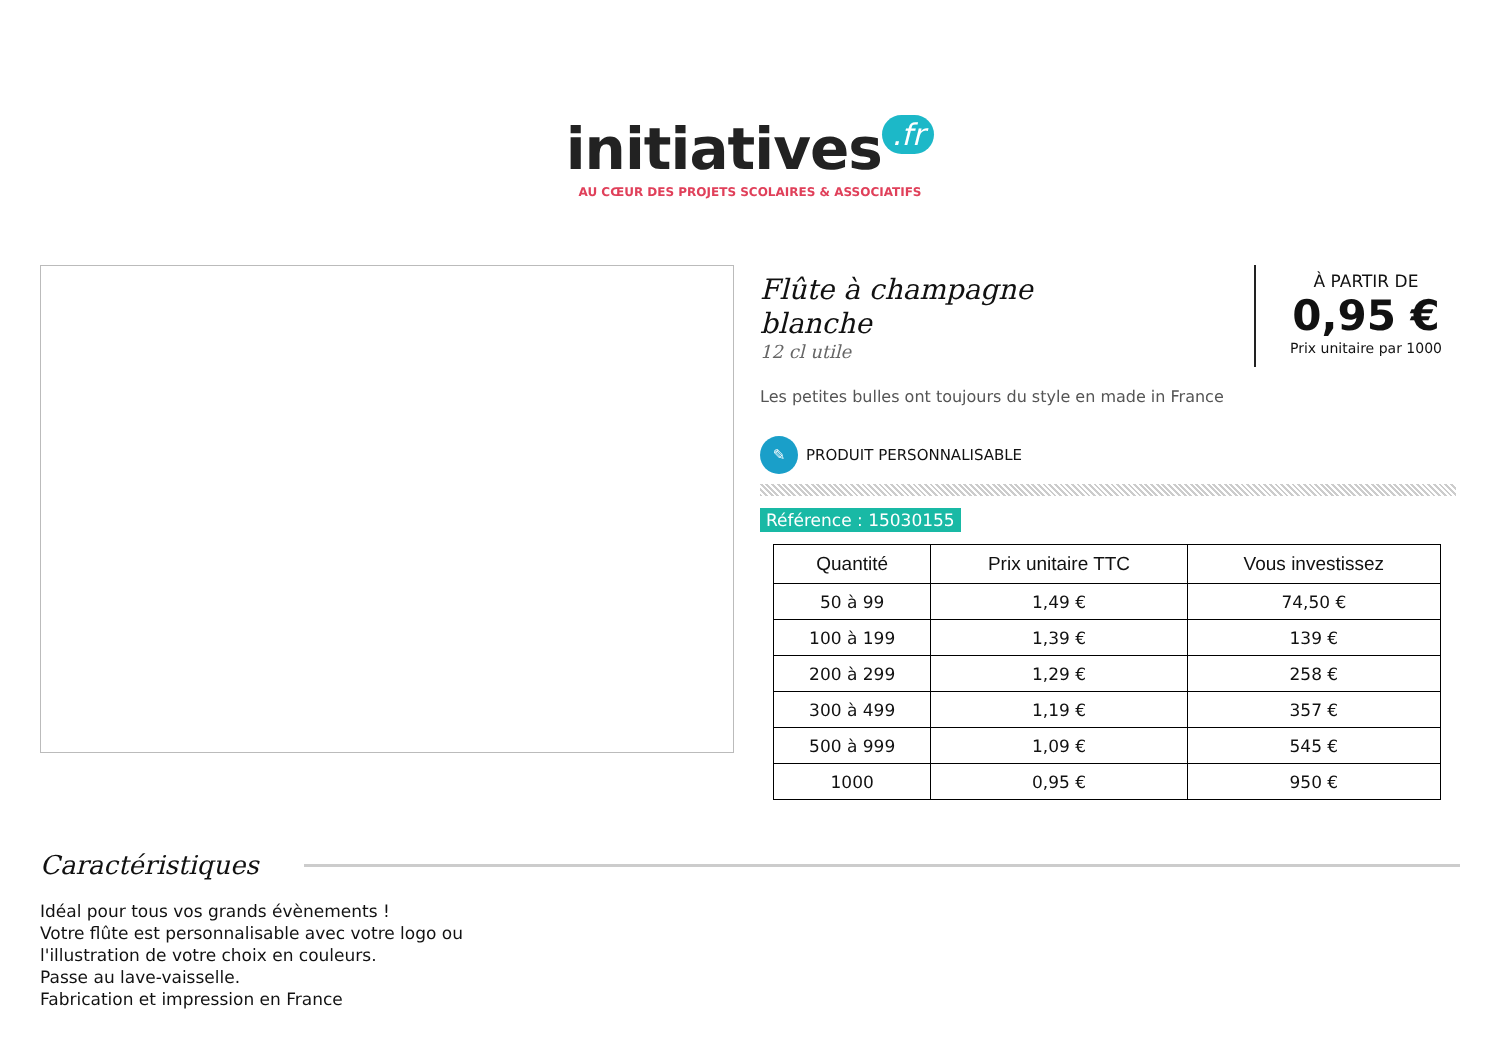initiatives.fr
AU CŒUR DES PROJETS SCOLAIRES & ASSOCIATIFS
Flûte à champagne
blanche
12 cl utile
À PARTIR DE
0,95 €
Prix unitaire par 1000
Les petites bulles ont toujours du style en made in France
✎ PRODUIT PERSONNALISABLE
Référence : 15030155
| Quantité | Prix unitaire TTC | Vous investissez |
| --- | --- | --- |
| 50 à 99 | 1,49 € | 74,50 € |
| 100 à 199 | 1,39 € | 139 € |
| 200 à 299 | 1,29 € | 258 € |
| 300 à 499 | 1,19 € | 357 € |
| 500 à 999 | 1,09 € | 545 € |
| 1000 | 0,95 € | 950 € |
Caractéristiques
Idéal pour tous vos grands évènements !
Votre flûte est personnalisable avec votre logo ou
l'illustration de votre choix en couleurs.
Passe au lave-vaisselle.
Fabrication et impression en France